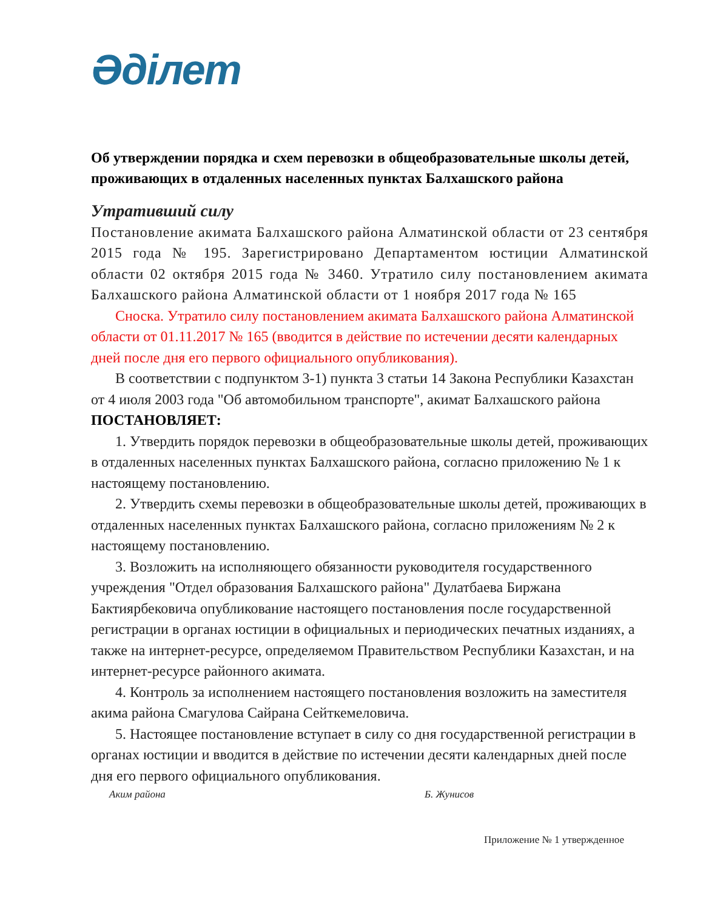Әділет
Об утверждении порядка и схем перевозки в общеобразовательные школы детей, проживающих в отдаленных населенных пунктах Балхашского района
Утративший силу
Постановление акимата Балхашского района Алматинской области от 23 сентября 2015 года № 195. Зарегистрировано Департаментом юстиции Алматинской области 02 октября 2015 года № 3460. Утратило силу постановлением акимата Балхашского района Алматинской области от 1 ноября 2017 года № 165
Сноска. Утратило силу постановлением акимата Балхашского района Алматинской области от 01.11.2017 № 165 (вводится в действие по истечении десяти календарных дней после дня его первого официального опубликования).
В соответствии с подпунктом 3-1) пункта 3 статьи 14 Закона Республики Казахстан от 4 июля 2003 года "Об автомобильном транспорте", акимат Балхашского района ПОСТАНОВЛЯЕТ:
1. Утвердить порядок перевозки в общеобразовательные школы детей, проживающих в отдаленных населенных пунктах Балхашского района, согласно приложению № 1 к настоящему постановлению.
2. Утвердить схемы перевозки в общеобразовательные школы детей, проживающих в отдаленных населенных пунктах Балхашского района, согласно приложениям № 2 к настоящему постановлению.
3. Возложить на исполняющего обязанности руководителя государственного учреждения "Отдел образования Балхашского района" Дулатбаева Биржана Бактиярбековича опубликование настоящего постановления после государственной регистрации в органах юстиции в официальных и периодических печатных изданиях, а также на интернет-ресурсе, определяемом Правительством Республики Казахстан, и на интернет-ресурсе районного акимата.
4. Контроль за исполнением настоящего постановления возложить на заместителя акима района Смагулова Сайрана Сейткемеловича.
5. Настоящее постановление вступает в силу со дня государственной регистрации в органах юстиции и вводится в действие по истечении десяти календарных дней после дня его первого официального опубликования.
Аким района Б. Жунисов
Приложение № 1 утвержденное